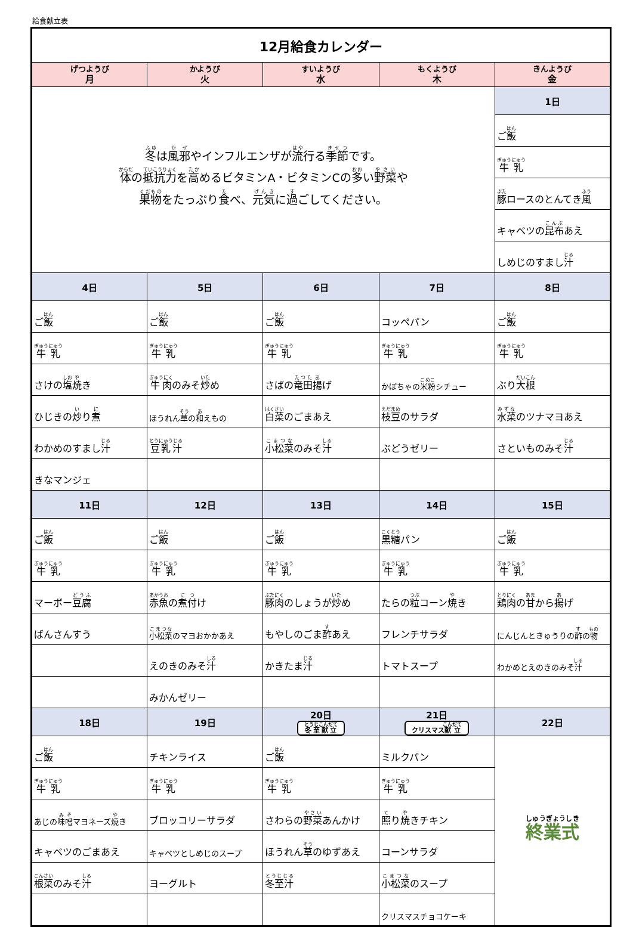給食献立表
| 12月給食カレンダー | | | | |
| げつようび 月 | かようび 火 | すいようび 水 | もくようび 木 | きんようび 金 |
| 冬 は 風邪 やインフルエンザが 流 行る 季節 です。 体 の 抵抗力 を 高 めるビタミンA・ビタミンCの 多 い 野菜 や 果物 をたっぷり 食 べ、 元気 に 過 ごしてください。 | | | | 1日 |
| | | | | ご 飯 |
| | | | | 牛乳 |
| | | | | 豚 ロースのとんてき 風 |
| | | | | キャベツの 昆布 あえ |
| | | | | しめじのすまし 汁 |
| 4日 | 5日 | 6日 | 7日 | 8日 |
| ご 飯 | ご 飯 | ご 飯 | コッペパン | ご 飯 |
| 牛乳 | 牛乳 | 牛乳 | 牛乳 | 牛乳 |
| さけの 塩 焼 き | 牛肉 のみそ 炒 め | さばの 竜田 揚 げ | かぼちゃの 米粉 シチュー | ぶり 大根 |
| ひじきの 炒 り 煮 | ほうれん 草 の 和 えもの | 白菜 のごまあえ | 枝豆 のサラダ | 水菜 のツナマヨあえ |
| わかめのすまし 汁 | 豆乳汁 | 小松菜 のみそ 汁 | ぶどうゼリー | さといものみそ 汁 |
| きなマンジェ | | | | |
| 11日 | 12日 | 13日 | 14日 | 15日 |
| ご 飯 | ご 飯 | ご 飯 | 黒糖 パン | ご 飯 |
| 牛乳 | 牛乳 | 牛乳 | 牛乳 | 牛乳 |
| マーボー 豆腐 | 赤魚 の 煮付 け | 豚肉 のしょうが 炒 め | たらの 粒 コーン 焼 き | 鶏肉 の 甘 から 揚 げ |
| ばんさんすう | 小松菜 のマヨおかかあえ | もやしのごま 酢 あえ | フレンチサラダ | にんじんときゅうりの 酢 の 物 |
| | えのきのみそ 汁 | かきたま 汁 | トマトスープ | わかめとえのきのみそ 汁 |
| | みかんゼリー | | | |
| 18日 | 19日 | 20日 冬至献立 | 21日 クリスマス 献立 | 22日 |
| ご 飯 | チキンライス | ご 飯 | ミルクパン | 終業式 |
| 牛乳 | 牛乳 | 牛乳 | 牛乳 | |
| あじの 味噌 マヨネーズ 焼 き | ブロッコリーサラダ | さわらの 野菜 あんかけ | 照 り 焼 きチキン | |
| キャベツのごまあえ | キャベツとしめじのスープ | ほうれん 草 のゆずあえ | コーンサラダ | |
| 根菜 のみそ 汁 | ヨーグルト | 冬至汁 | 小松菜 のスープ | |
| | | | クリスマスチョコケーキ | |